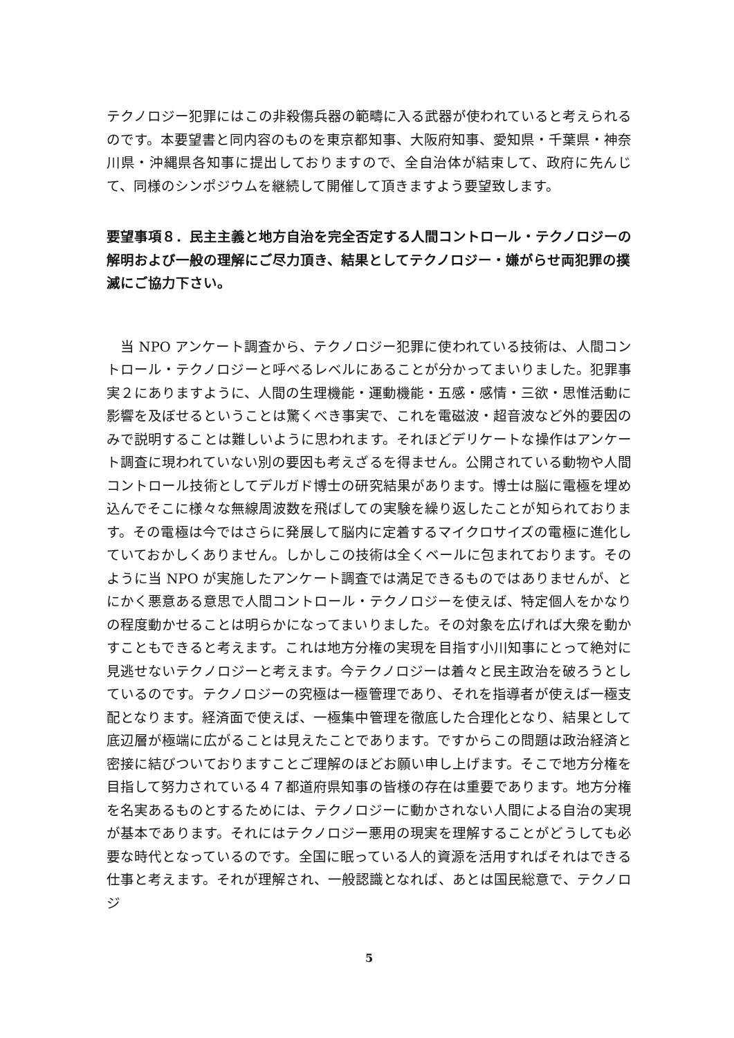テクノロジー犯罪にはこの非殺傷兵器の範疇に入る武器が使われていると考えられるのです。本要望書と同内容のものを東京都知事、大阪府知事、愛知県・千葉県・神奈川県・沖縄県各知事に提出しておりますので、全自治体が結束して、政府に先んじて、同様のシンポジウムを継続して開催して頂きますよう要望致します。
要望事項８．民主主義と地方自治を完全否定する人間コントロール・テクノロジーの解明および一般の理解にご尽力頂き、結果としてテクノロジー・嫌がらせ両犯罪の撲滅にご協力下さい。
　当 NPO アンケート調査から、テクノロジー犯罪に使われている技術は、人間コントロール・テクノロジーと呼べるレベルにあることが分かってまいりました。犯罪事実２にありますように、人間の生理機能・運動機能・五感・感情・三欲・思惟活動に影響を及ぼせるということは驚くべき事実で、これを電磁波・超音波など外的要因のみで説明することは難しいように思われます。それほどデリケートな操作はアンケート調査に現われていない別の要因も考えざるを得ません。公開されている動物や人間コントロール技術としてデルガド博士の研究結果があります。博士は脳に電極を埋め込んでそこに様々な無線周波数を飛ばしての実験を繰り返したことが知られております。その電極は今ではさらに発展して脳内に定着するマイクロサイズの電極に進化していておかしくありません。しかしこの技術は全くベールに包まれております。そのように当 NPO が実施したアンケート調査では満足できるものではありませんが、とにかく悪意ある意思で人間コントロール・テクノロジーを使えば、特定個人をかなりの程度動かせることは明らかになってまいりました。その対象を広げれば大衆を動かすこともできると考えます。これは地方分権の実現を目指す小川知事にとって絶対に見逃せないテクノロジーと考えます。今テクノロジーは着々と民主政治を破ろうとしているのです。テクノロジーの究極は一極管理であり、それを指導者が使えば一極支配となります。経済面で使えば、一極集中管理を徹底した合理化となり、結果として底辺層が極端に広がることは見えたことであります。ですからこの問題は政治経済と密接に結びついておりますことご理解のほどお願い申し上げます。そこで地方分権を目指して努力されている４７都道府県知事の皆様の存在は重要であります。地方分権を名実あるものとするためには、テクノロジーに動かされない人間による自治の実現が基本であります。それにはテクノロジー悪用の現実を理解することがどうしても必要な時代となっているのです。全国に眠っている人的資源を活用すればそれはできる仕事と考えます。それが理解され、一般認識となれば、あとは国民総意で、テクノロジ
5